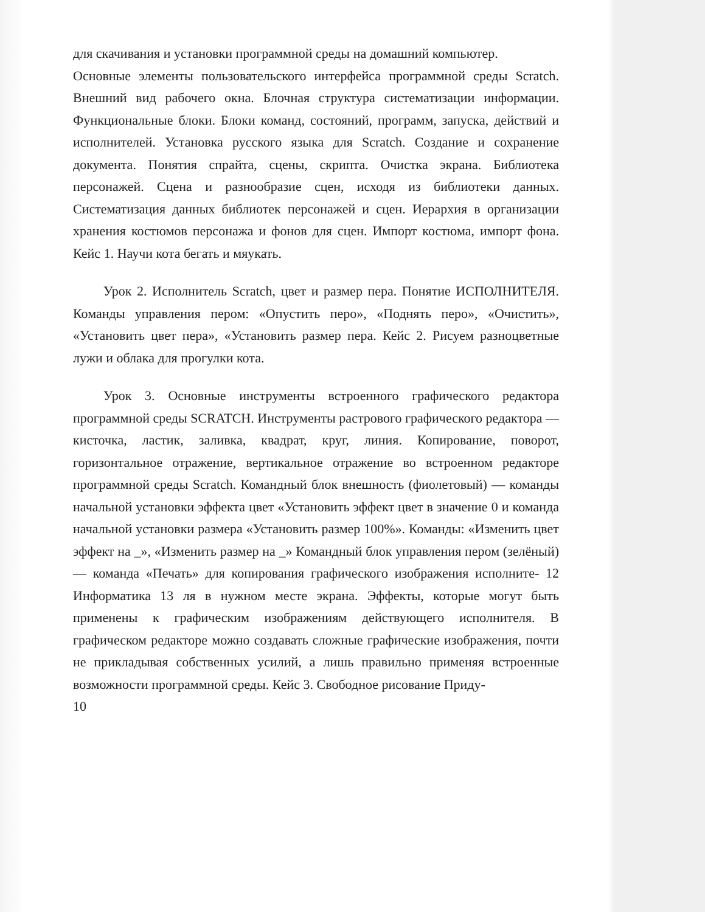для скачивания и установки программной среды на домашний компьютер.
Основные элементы пользовательского интерфейса программной среды Scratch. Внешний вид рабочего окна. Блочная структура систематизации информации. Функциональные блоки. Блоки команд, состояний, программ, запуска, действий и исполнителей. Установка русского языка для Scratch. Создание и сохранение документа. Понятия спрайта, сцены, скрипта. Очистка экрана. Библиотека персонажей. Сцена и разнообразие сцен, исходя из библиотеки данных. Систематизация данных библиотек персонажей и сцен. Иерархия в организации хранения костюмов персонажа и фонов для сцен. Импорт костюма, импорт фона. Кейс 1. Научи кота бегать и мяукать.
Урок 2. Исполнитель Scratch, цвет и размер пера. Понятие ИСПОЛНИТЕЛЯ. Команды управления пером: «Опустить перо», «Поднять перо», «Очистить», «Установить цвет пера», «Установить размер пера. Кейс 2. Рисуем разноцветные лужи и облака для прогулки кота.
Урок 3. Основные инструменты встроенного графического редактора программной среды SCRATCH. Инструменты растрового графического редактора — кисточка, ластик, заливка, квадрат, круг, линия. Копирование, поворот, горизонтальное отражение, вертикальное отражение во встроенном редакторе программной среды Scratch. Командный блок внешность (фиолетовый) — команды начальной установки эффекта цвет «Установить эффект цвет в значение 0 и команда начальной установки размера «Установить размер 100%». Команды: «Изменить цвет эффект на _», «Изменить размер на _» Командный блок управления пером (зелёный) — команда «Печать» для копирования графического изображения исполните- 12 Информатика 13 ля в нужном месте экрана. Эффекты, которые могут быть применены к графическим изображениям действующего исполнителя. В графическом редакторе можно создавать сложные графические изображения, почти не прикладывая собственных усилий, а лишь правильно применяя встроенные возможности программной среды. Кейс 3. Свободное рисование Приду-
10